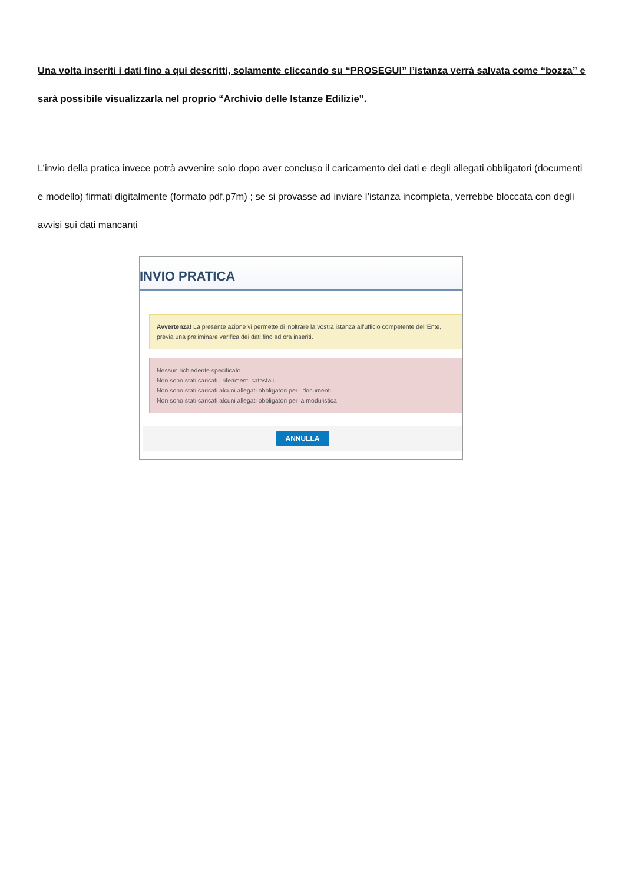Una volta inseriti i dati fino a qui descritti, solamente cliccando su “PROSEGUI” l’istanza verrà salvata come “bozza” e sarà possibile visualizzarla nel proprio “Archivio delle Istanze Edilizie”.
L’invio della pratica invece potrà avvenire solo dopo aver concluso il caricamento dei dati e degli allegati obbligatori (documenti e modello) firmati digitalmente (formato pdf.p7m) ; se si provasse ad inviare l’istanza incompleta, verrebbe bloccata con degli avvisi sui dati mancanti
INVIO PRATICA
Avvertenza! La presente azione vi permette di inoltrare la vostra istanza all'ufficio competente dell'Ente, previa una preliminare verifica dei dati fino ad ora inseriti.
Nessun richiedente specificato
Non sono stati caricati i riferimenti catastali
Non sono stati caricati alcuni allegati obbligatori per i documenti
Non sono stati caricati alcuni allegati obbligatori per la modulistica
ANNULLA